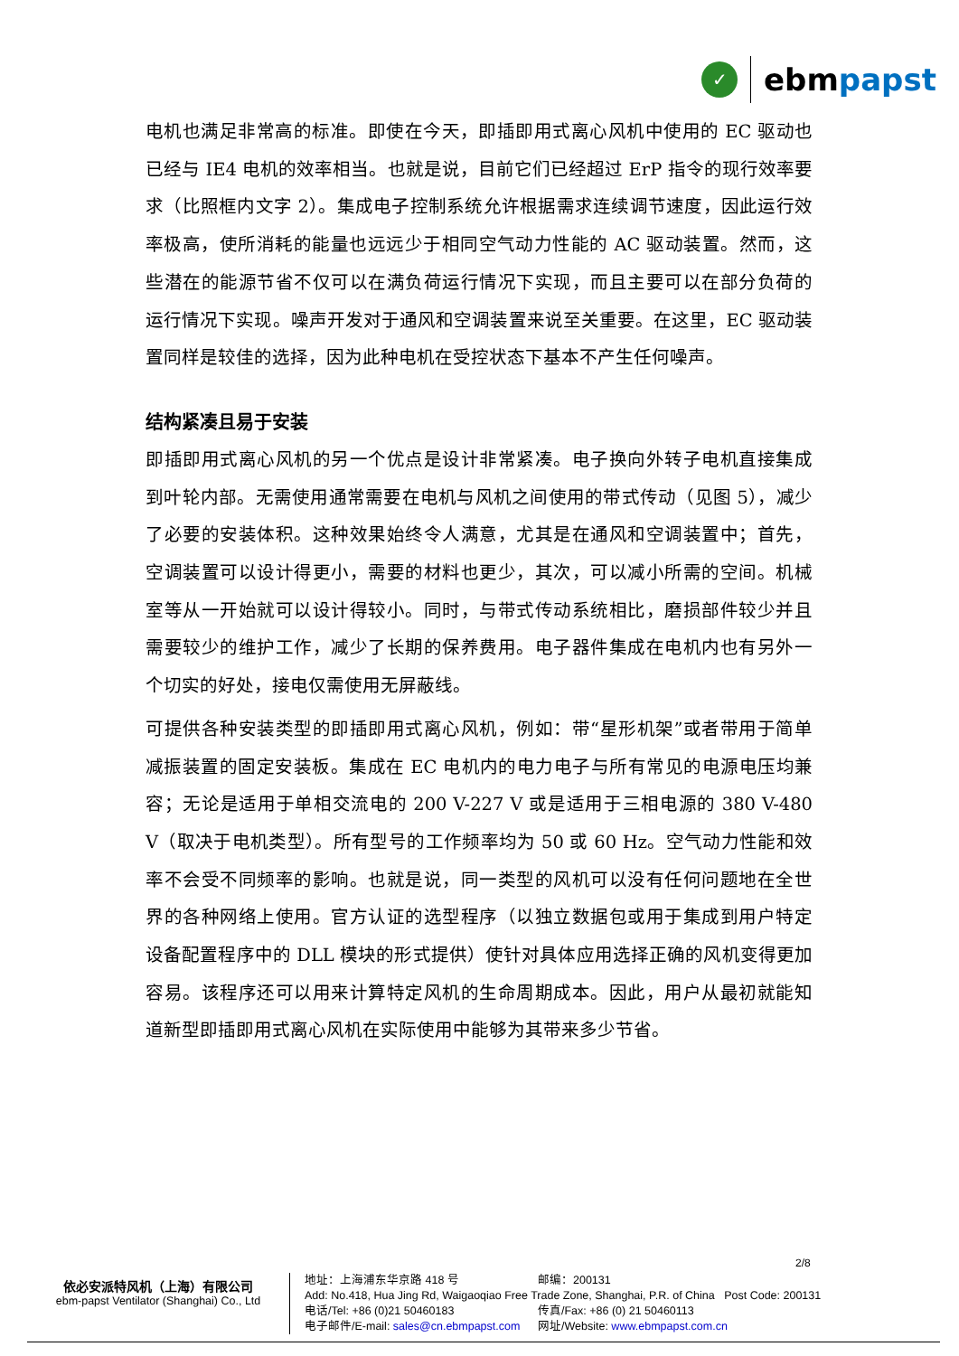✓
ebmpapst
电机也满足非常高的标准。即使在今天，即插即用式离心风机中使用的 EC 驱动也已经与 IE4 电机的效率相当。也就是说，目前它们已经超过 ErP 指令的现行效率要求（比照框内文字 2）。集成电子控制系统允许根据需求连续调节速度，因此运行效率极高，使所消耗的能量也远远少于相同空气动力性能的 AC 驱动装置。然而，这些潜在的能源节省不仅可以在满负荷运行情况下实现，而且主要可以在部分负荷的运行情况下实现。噪声开发对于通风和空调装置来说至关重要。在这里，EC 驱动装置同样是较佳的选择，因为此种电机在受控状态下基本不产生任何噪声。
结构紧凑且易于安装
即插即用式离心风机的另一个优点是设计非常紧凑。电子换向外转子电机直接集成到叶轮内部。无需使用通常需要在电机与风机之间使用的带式传动（见图 5），减少了必要的安装体积。这种效果始终令人满意，尤其是在通风和空调装置中；首先，空调装置可以设计得更小，需要的材料也更少，其次，可以减小所需的空间。机械室等从一开始就可以设计得较小。同时，与带式传动系统相比，磨损部件较少并且需要较少的维护工作，减少了长期的保养费用。电子器件集成在电机内也有另外一个切实的好处，接电仅需使用无屏蔽线。
可提供各种安装类型的即插即用式离心风机，例如：带“星形机架”或者带用于简单减振装置的固定安装板。集成在 EC 电机内的电力电子与所有常见的电源电压均兼容；无论是适用于单相交流电的 200 V-227 V 或是适用于三相电源的 380 V-480 V（取决于电机类型）。所有型号的工作频率均为 50 或 60 Hz。空气动力性能和效率不会受不同频率的影响。也就是说，同一类型的风机可以没有任何问题地在全世界的各种网络上使用。官方认证的选型程序（以独立数据包或用于集成到用户特定设备配置程序中的 DLL 模块的形式提供）使针对具体应用选择正确的风机变得更加容易。该程序还可以用来计算特定风机的生命周期成本。因此，用户从最初就能知道新型即插即用式离心风机在实际使用中能够为其带来多少节省。
2/8
依必安派特风机（上海）有限公司
ebm-papst Ventilator (Shanghai) Co., Ltd
地址：上海浦东华京路 418 号 邮编：200131
Add: No.418, Hua Jing Rd, Waigaoqiao Free Trade Zone, Shanghai, P.R. of China Post Code: 200131
电话/Tel: +86 (0)21 50460183 传真/Fax: +86 (0) 21 50460113
电子邮件/E-mail: sales@cn.ebmpapst.com 网址/Website: www.ebmpapst.com.cn